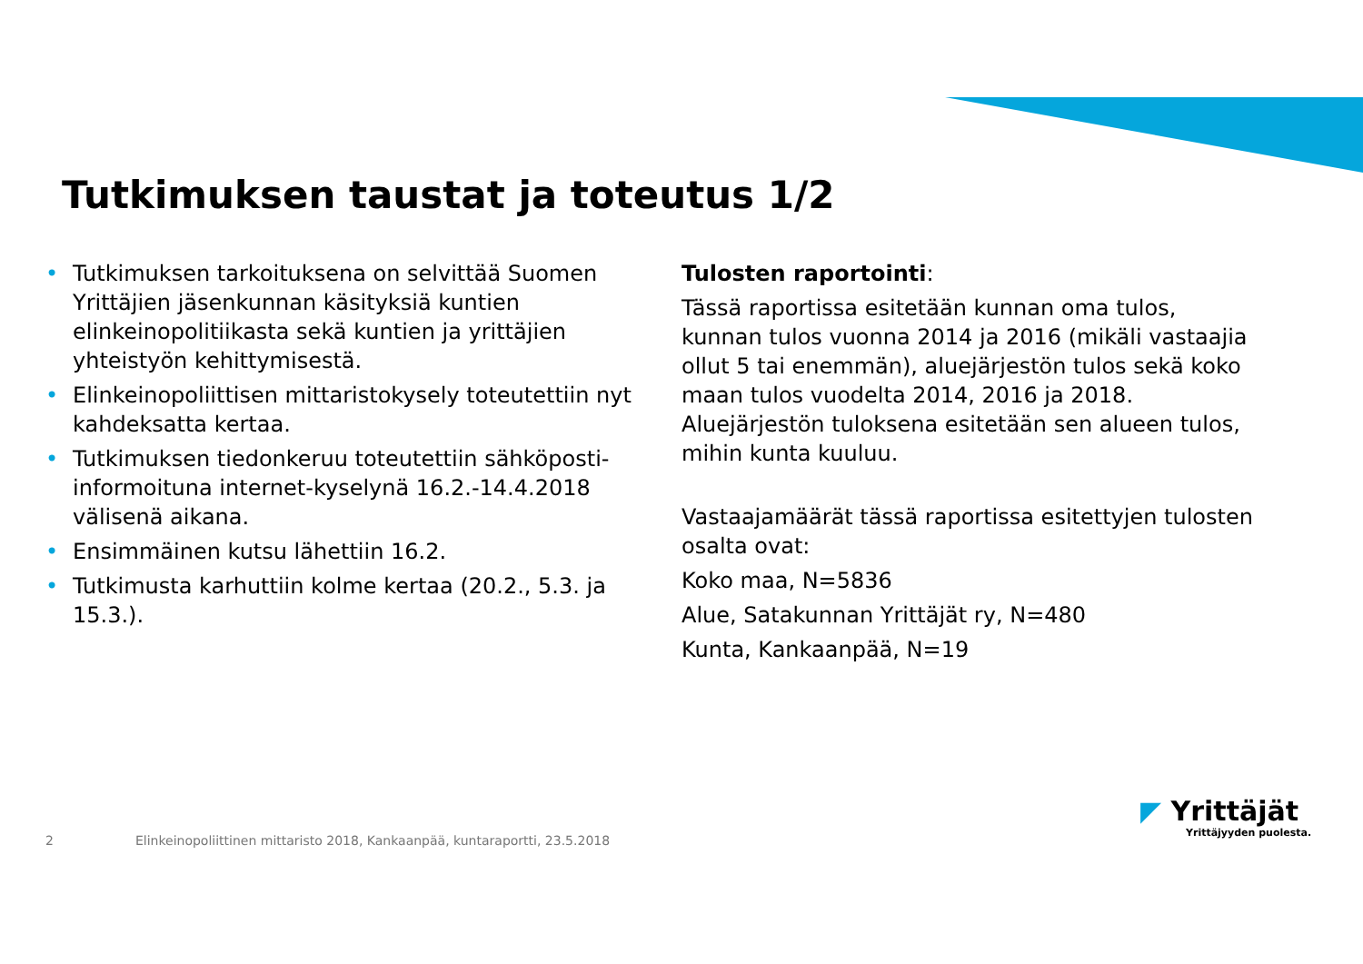Tutkimuksen taustat ja toteutus 1/2
• Tutkimuksen tarkoituksena on selvittää Suomen Yrittäjien jäsenkunnan käsityksiä kuntien elinkeinopolitiikasta sekä kuntien ja yrittäjien yhteistyön kehittymisestä.
• Elinkeinopoliittisen mittaristokysely toteutettiin nyt kahdeksatta kertaa.
• Tutkimuksen tiedonkeruu toteutettiin sähköposti-informoituna internet-kyselynä 16.2.-14.4.2018 välisenä aikana.
• Ensimmäinen kutsu lähettiin 16.2.
• Tutkimusta karhuttiin kolme kertaa (20.2., 5.3. ja 15.3.).
Tulosten raportointi:
Tässä raportissa esitetään kunnan oma tulos, kunnan tulos vuonna 2014 ja 2016 (mikäli vastaajia ollut 5 tai enemmän), aluejärjestön tulos sekä koko maan tulos vuodelta 2014, 2016 ja 2018. Aluejärjestön tuloksena esitetään sen alueen tulos, mihin kunta kuuluu.
Vastaajamäärät tässä raportissa esitettyjen tulosten osalta ovat:
Koko maa, N=5836
Alue, Satakunnan Yrittäjät ry, N=480
Kunta, Kankaanpää, N=19
2 Elinkeinopoliittinen mittaristo 2018, Kankaanpää, kuntaraportti, 23.5.2018
◤ Yrittäjät
Yrittäjyyden puolesta.